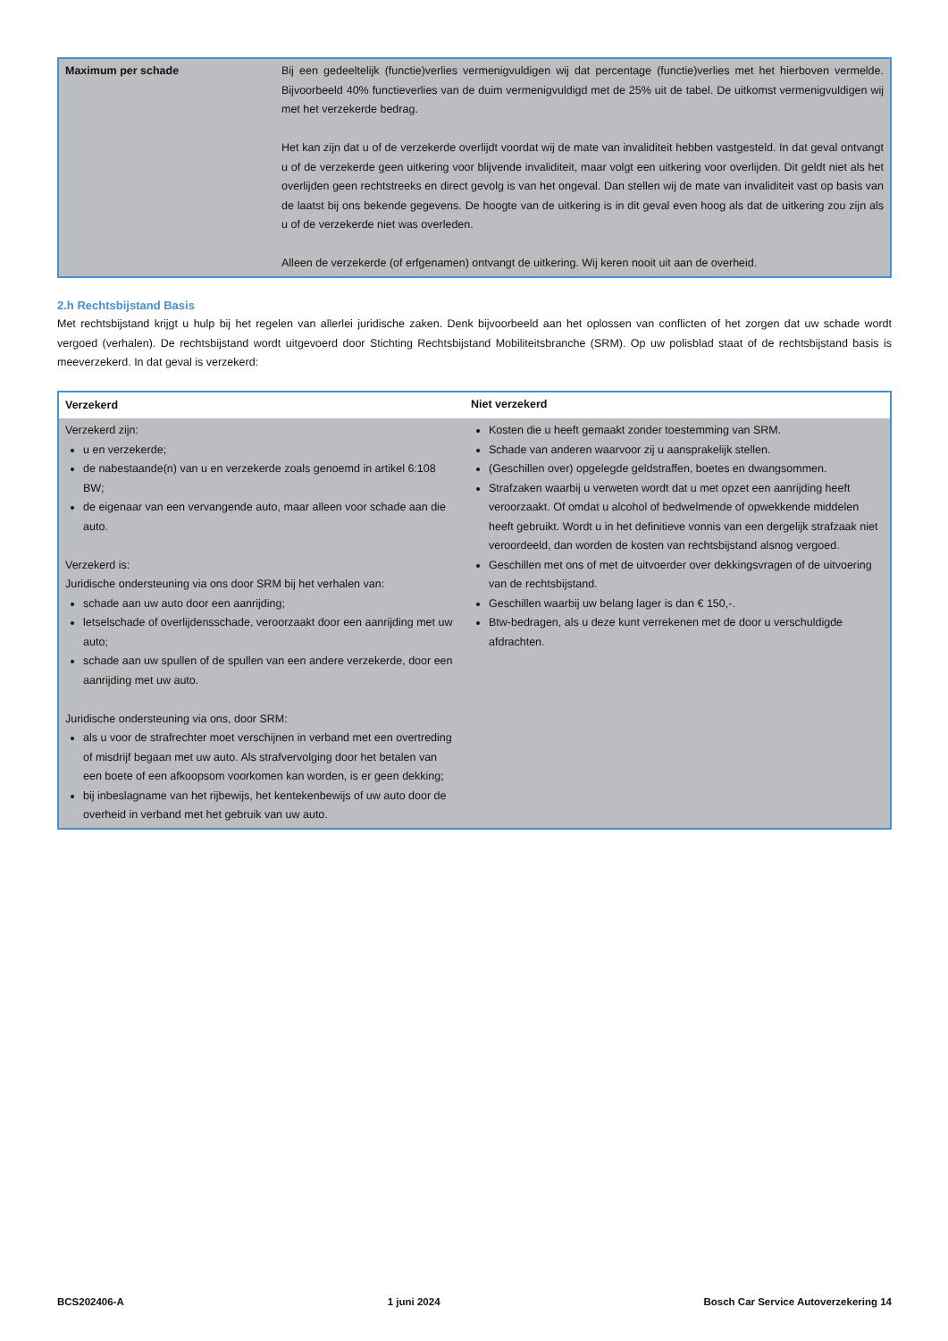| Maximum per schade | Bij een gedeeltelijk (functie)verlies vermenigvuldigen wij dat percentage (functie)verlies met het hierboven vermelde. Bijvoorbeeld 40% functieverlies van de duim vermenigvuldigd met de 25% uit de tabel. De uitkomst vermenigvuldigen wij met het verzekerde bedrag. Het kan zijn dat u of de verzekerde overlijdt voordat wij de mate van invaliditeit hebben vastgesteld. In dat geval ontvangt u of de verzekerde geen uitkering voor blijvende invaliditeit, maar volgt een uitkering voor overlijden. Dit geldt niet als het overlijden geen rechtstreeks en direct gevolg is van het ongeval. Dan stellen wij de mate van invaliditeit vast op basis van de laatst bij ons bekende gegevens. De hoogte van de uitkering is in dit geval even hoog als dat de uitkering zou zijn als u of de verzekerde niet was overleden. Alleen de verzekerde (of erfgenamen) ontvangt de uitkering. Wij keren nooit uit aan de overheid. |
2.h Rechtsbijstand Basis
Met rechtsbijstand krijgt u hulp bij het regelen van allerlei juridische zaken. Denk bijvoorbeeld aan het oplossen van conflicten of het zorgen dat uw schade wordt vergoed (verhalen). De rechtsbijstand wordt uitgevoerd door Stichting Rechtsbijstand Mobiliteitsbranche (SRM). Op uw polisblad staat of de rechtsbijstand basis is meeverzekerd. In dat geval is verzekerd:
| Verzekerd | Niet verzekerd |
| --- | --- |
| Verzekerd zijn: u en verzekerde; de nabestaande(n) van u en verzekerde zoals genoemd in artikel 6:108 BW; de eigenaar van een vervangende auto, maar alleen voor schade aan die auto. Verzekerd is: Juridische ondersteuning via ons door SRM bij het verhalen van: schade aan uw auto door een aanrijding; letselschade of overlijdensschade, veroorzaakt door een aanrijding met uw auto; schade aan uw spullen of de spullen van een andere verzekerde, door een aanrijding met uw auto. Juridische ondersteuning via ons, door SRM: als u voor de strafrechter moet verschijnen in verband met een overtreding of misdrijf begaan met uw auto. Als strafvervolging door het betalen van een boete of een afkoopsom voorkomen kan worden, is er geen dekking; bij inbeslagname van het rijbewijs, het kentekenbewijs of uw auto door de overheid in verband met het gebruik van uw auto. | Kosten die u heeft gemaakt zonder toestemming van SRM. Schade van anderen waarvoor zij u aansprakelijk stellen. (Geschillen over) opgelegde geldstraffen, boetes en dwangsommen. Strafzaken waarbij u verweten wordt dat u met opzet een aanrijding heeft veroorzaakt. Of omdat u alcohol of bedwelmende of opwekkende middelen heeft gebruikt. Wordt u in het definitieve vonnis van een dergelijk strafzaak niet veroordeeld, dan worden de kosten van rechtsbijstand alsnog vergoed. Geschillen met ons of met de uitvoerder over dekkingsvragen of de uitvoering van de rechtsbijstand. Geschillen waarbij uw belang lager is dan € 150,-. Btw-bedragen, als u deze kunt verrekenen met de door u verschuldigde afdrachten. |
BCS202406-A 1 juni 2024 Bosch Car Service Autoverzekering 14